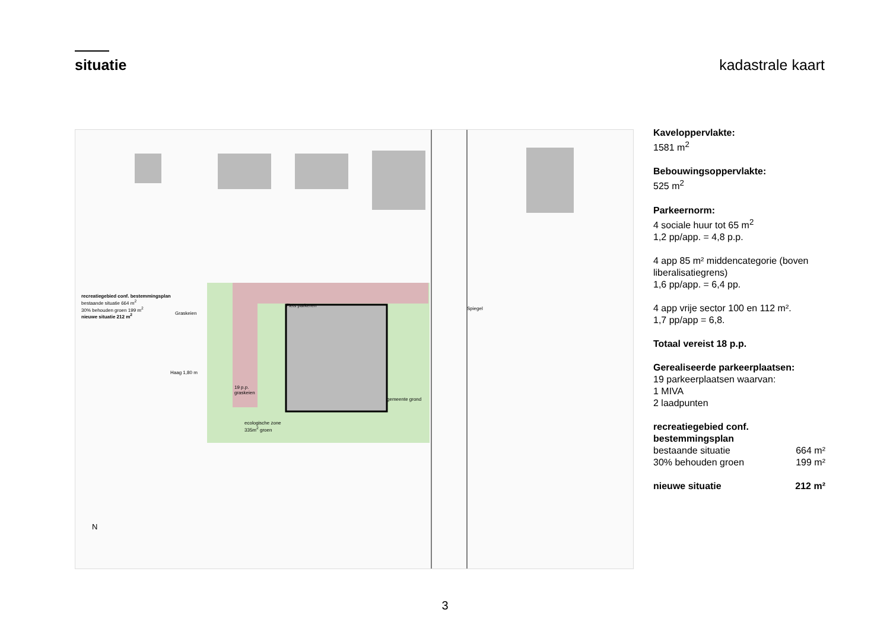situatie kadastrale kaart
recreatiegebied conf. bestemmingsplan
bestaande situatie 664 m<sup>2</sup>
30% behouden groen 199 m<sup>2</sup>
nieuwe situatie 212 m<sup>2</sup>
Graskeien
Haag 1,80 m
Fiets parkeren
19 p.p.
graskeien
gemeente grond
ecologische zone
335m<sup>2</sup> groen
Spiegel
N
Kaveloppervlakte:
1581 m<sup>2</sup>
Bebouwingsoppervlakte:
525 m<sup>2</sup>
Parkeernorm:
4 sociale huur tot 65 m<sup>2</sup>
1,2 pp/app. = 4,8 p.p.
4 app 85 m² middencategorie (boven liberalisatiegrens)
1,6 pp/app. = 6,4 pp.
4 app vrije sector 100 en 112 m².
1,7 pp/app = 6,8.
Totaal vereist 18 p.p.
Gerealiseerde parkeerplaatsen:
19 parkeerplaatsen waarvan:
1 MIVA
2 laadpunten
recreatiegebied conf. bestemmingsplan
bestaande situatie 664 m²
30% behouden groen 199 m²
nieuwe situatie 212 m²
3